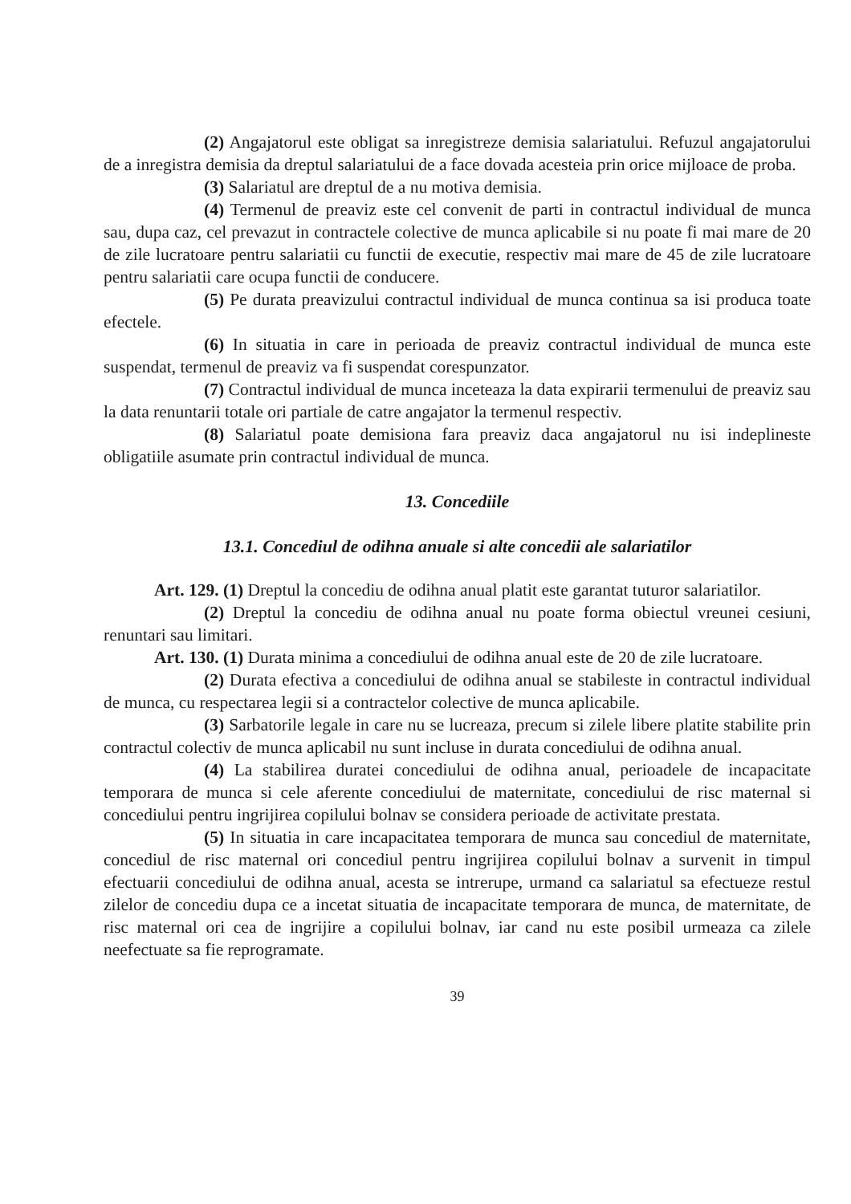(2) Angajatorul este obligat sa inregistreze demisia salariatului. Refuzul angajatorului de a inregistra demisia da dreptul salariatului de a face dovada acesteia prin orice mijloace de proba.
(3) Salariatul are dreptul de a nu motiva demisia.
(4) Termenul de preaviz este cel convenit de parti in contractul individual de munca sau, dupa caz, cel prevazut in contractele colective de munca aplicabile si nu poate fi mai mare de 20 de zile lucratoare pentru salariatii cu functii de executie, respectiv mai mare de 45 de zile lucratoare pentru salariatii care ocupa functii de conducere.
(5) Pe durata preavizului contractul individual de munca continua sa isi produca toate efectele.
(6) In situatia in care in perioada de preaviz contractul individual de munca este suspendat, termenul de preaviz va fi suspendat corespunzator.
(7) Contractul individual de munca inceteaza la data expirarii termenului de preaviz sau la data renuntarii totale ori partiale de catre angajator la termenul respectiv.
(8) Salariatul poate demisiona fara preaviz daca angajatorul nu isi indeplineste obligatiile asumate prin contractul individual de munca.
13. Concediile
13.1. Concediul de odihna anuale si alte concedii ale salariatilor
Art. 129. (1) Dreptul la concediu de odihna anual platit este garantat tuturor salariatilor.
(2) Dreptul la concediu de odihna anual nu poate forma obiectul vreunei cesiuni, renuntari sau limitari.
Art. 130. (1) Durata minima a concediului de odihna anual este de 20 de zile lucratoare.
(2) Durata efectiva a concediului de odihna anual se stabileste in contractul individual de munca, cu respectarea legii si a contractelor colective de munca aplicabile.
(3) Sarbatorile legale in care nu se lucreaza, precum si zilele libere platite stabilite prin contractul colectiv de munca aplicabil nu sunt incluse in durata concediului de odihna anual.
(4) La stabilirea duratei concediului de odihna anual, perioadele de incapacitate temporara de munca si cele aferente concediului de maternitate, concediului de risc maternal si concediului pentru ingrijirea copilului bolnav se considera perioade de activitate prestata.
(5) In situatia in care incapacitatea temporara de munca sau concediul de maternitate, concediul de risc maternal ori concediul pentru ingrijirea copilului bolnav a survenit in timpul efectuarii concediului de odihna anual, acesta se intrerupe, urmand ca salariatul sa efectueze restul zilelor de concediu dupa ce a incetat situatia de incapacitate temporara de munca, de maternitate, de risc maternal ori cea de ingrijire a copilului bolnav, iar cand nu este posibil urmeaza ca zilele neefectuate sa fie reprogramate.
39